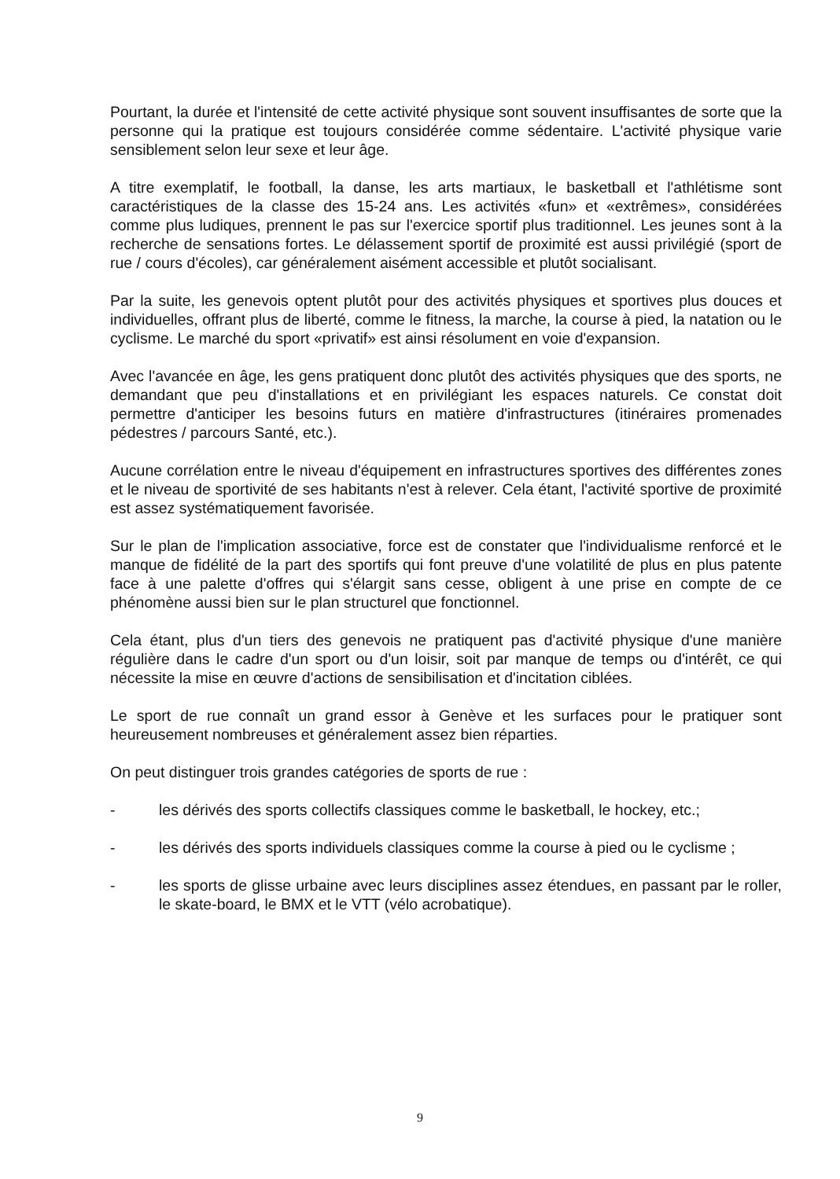Pourtant, la durée et l'intensité de cette activité physique sont souvent insuffisantes de sorte que la personne qui la pratique est toujours considérée comme sédentaire. L'activité physique varie sensiblement selon leur sexe et leur âge.
A titre exemplatif, le football, la danse, les arts martiaux, le basketball et l'athlétisme sont caractéristiques de la classe des 15-24 ans. Les activités «fun» et «extrêmes», considérées comme plus ludiques, prennent le pas sur l'exercice sportif plus traditionnel. Les jeunes sont à la recherche de sensations fortes. Le délassement sportif de proximité est aussi privilégié (sport de rue / cours d'écoles), car généralement aisément accessible et plutôt socialisant.
Par la suite, les genevois optent plutôt pour des activités physiques et sportives plus douces et individuelles, offrant plus de liberté, comme le fitness, la marche, la course à pied, la natation ou le cyclisme. Le marché du sport «privatif» est ainsi résolument en voie d'expansion.
Avec l'avancée en âge, les gens pratiquent donc plutôt des activités physiques que des sports, ne demandant que peu d'installations et en privilégiant les espaces naturels. Ce constat doit permettre d'anticiper les besoins futurs en matière d'infrastructures (itinéraires promenades pédestres / parcours Santé, etc.).
Aucune corrélation entre le niveau d'équipement en infrastructures sportives des différentes zones et le niveau de sportivité de ses habitants n'est à relever. Cela étant, l'activité sportive de proximité est assez systématiquement favorisée.
Sur le plan de l'implication associative, force est de constater que l'individualisme renforcé et le manque de fidélité de la part des sportifs qui font preuve d'une volatilité de plus en plus patente face à une palette d'offres qui s'élargit sans cesse, obligent à une prise en compte de ce phénomène aussi bien sur le plan structurel que fonctionnel.
Cela étant, plus d'un tiers des genevois ne pratiquent pas d'activité physique d'une manière régulière dans le cadre d'un sport ou d'un loisir, soit par manque de temps ou d'intérêt, ce qui nécessite la mise en œuvre d'actions de sensibilisation et d'incitation ciblées.
Le sport de rue connaît un grand essor à Genève et les surfaces pour le pratiquer sont heureusement nombreuses et généralement assez bien réparties.
On peut distinguer trois grandes catégories de sports de rue :
- les dérivés des sports collectifs classiques comme le basketball, le hockey, etc.;
- les dérivés des sports individuels classiques comme la course à pied ou le cyclisme ;
- les sports de glisse urbaine avec leurs disciplines assez étendues, en passant par le roller, le skate-board, le BMX et le VTT (vélo acrobatique).
9